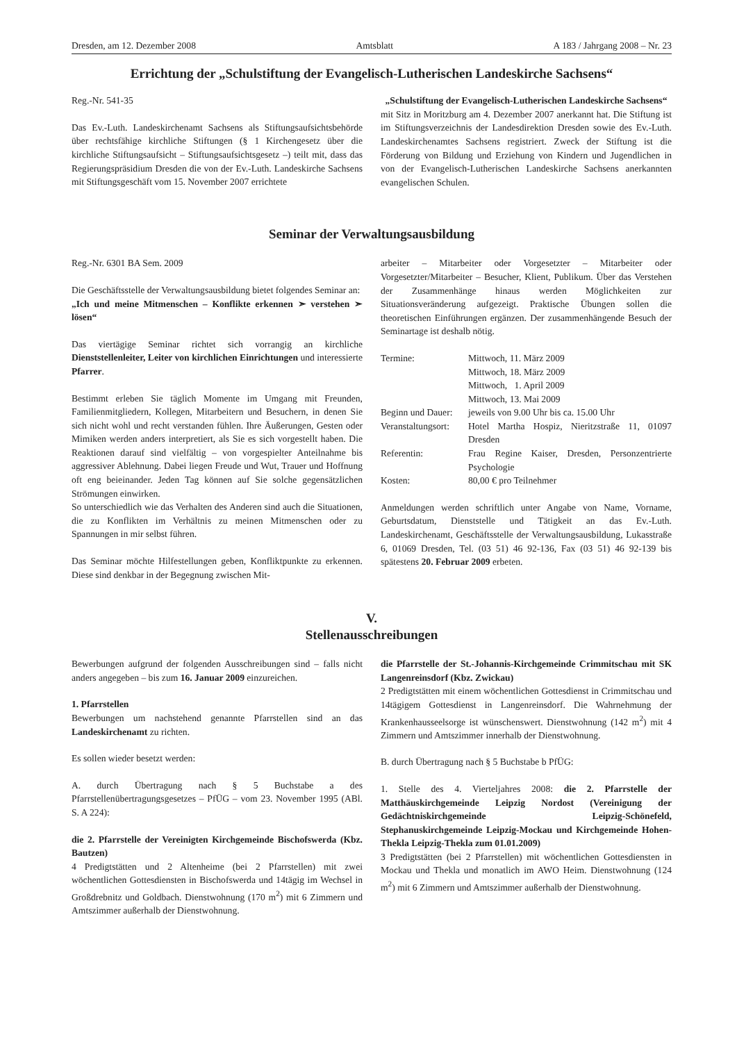Dresden, am 12. Dezember 2008 Amtsblatt A 183 / Jahrgang 2008 – Nr. 23
Errichtung der „Schulstiftung der Evangelisch-Lutherischen Landeskirche Sachsens“
Reg.-Nr. 541-35
Das Ev.-Luth. Landeskirchenamt Sachsens als Stiftungsaufsichtsbehörde über rechtsfähige kirchliche Stiftungen (§ 1 Kirchengesetz über die kirchliche Stiftungsaufsicht – Stiftungsaufsichtsgesetz –) teilt mit, dass das Regierungspräsidium Dresden die von der Ev.-Luth. Landeskirche Sachsens mit Stiftungsgeschäft vom 15. November 2007 errichtete
„Schulstiftung der Evangelisch-Lutherischen Landeskirche Sachsens“
mit Sitz in Moritzburg am 4. Dezember 2007 anerkannt hat. Die Stiftung ist im Stiftungsverzeichnis der Landesdirektion Dresden sowie des Ev.-Luth. Landeskirchenamtes Sachsens registriert. Zweck der Stiftung ist die Förderung von Bildung und Erziehung von Kindern und Jugendlichen in von der Evangelisch-Lutherischen Landeskirche Sachsens anerkannten evangelischen Schulen.
Seminar der Verwaltungsausbildung
Reg.-Nr. 6301 BA Sem. 2009
Die Geschäftsstelle der Verwaltungsausbildung bietet folgendes Seminar an:
„Ich und meine Mitmenschen – Konflikte erkennen ➣ verstehen ➣ lösen“
Das viertägige Seminar richtet sich vorrangig an kirchliche Dienststellenleiter, Leiter von kirchlichen Einrichtungen und interessierte Pfarrer.
Bestimmt erleben Sie täglich Momente im Umgang mit Freunden, Familienmitgliedern, Kollegen, Mitarbeitern und Besuchern, in denen Sie sich nicht wohl und recht verstanden fühlen. Ihre Äußerungen, Gesten oder Mimiken werden anders interpretiert, als Sie es sich vorgestellt haben. Die Reaktionen darauf sind vielfältig – von vorgespielter Anteilnahme bis aggressiver Ablehnung. Dabei liegen Freude und Wut, Trauer und Hoffnung oft eng beieinander. Jeden Tag können auf Sie solche gegensätzlichen Strömungen einwirken.
So unterschiedlich wie das Verhalten des Anderen sind auch die Situationen, die zu Konflikten im Verhältnis zu meinen Mitmenschen oder zu Spannungen in mir selbst führen.
Das Seminar möchte Hilfestellungen geben, Konfliktpunkte zu erkennen. Diese sind denkbar in der Begegnung zwischen Mit-
arbeiter – Mitarbeiter oder Vorgesetzter – Mitarbeiter oder Vorgesetzter/Mitarbeiter – Besucher, Klient, Publikum. Über das Verstehen der Zusammenhänge hinaus werden Möglichkeiten zur Situationsveränderung aufgezeigt. Praktische Übungen sollen die theoretischen Einführungen ergänzen. Der zusammenhängende Besuch der Seminartage ist deshalb nötig.
| Termine: | Mittwoch, 11. März 2009 Mittwoch, 18. März 2009 Mittwoch, 1. April 2009 Mittwoch, 13. Mai 2009 |
| Beginn und Dauer: | jeweils von 9.00 Uhr bis ca. 15.00 Uhr |
| Veranstaltungsort: | Hotel Martha Hospiz, Nieritzstraße 11, 01097 Dresden |
| Referentin: | Frau Regine Kaiser, Dresden, Personzentrierte Psychologie |
| Kosten: | 80,00 € pro Teilnehmer |
Anmeldungen werden schriftlich unter Angabe von Name, Vorname, Geburtsdatum, Dienststelle und Tätigkeit an das Ev.-Luth. Landeskirchenamt, Geschäftsstelle der Verwaltungsausbildung, Lukasstraße 6, 01069 Dresden, Tel. (03 51) 46 92-136, Fax (03 51) 46 92-139 bis spätestens 20. Februar 2009 erbeten.
V.
Stellenausschreibungen
Bewerbungen aufgrund der folgenden Ausschreibungen sind – falls nicht anders angegeben – bis zum 16. Januar 2009 einzureichen.
1. Pfarrstellen
Bewerbungen um nachstehend genannte Pfarrstellen sind an das Landeskirchenamt zu richten.
Es sollen wieder besetzt werden:
A. durch Übertragung nach § 5 Buchstabe a des Pfarrstellenübertragungsgesetzes – PfÜG – vom 23. November 1995 (ABl. S. A 224):
die 2. Pfarrstelle der Vereinigten Kirchgemeinde Bischofswerda (Kbz. Bautzen)
4 Predigtstätten und 2 Altenheime (bei 2 Pfarrstellen) mit zwei wöchentlichen Gottesdiensten in Bischofswerda und 14tägig im Wechsel in Großdrebnitz und Goldbach. Dienstwohnung (170 m<sup>2</sup>) mit 6 Zimmern und Amtszimmer außerhalb der Dienstwohnung.
die Pfarrstelle der St.-Johannis-Kirchgemeinde Crimmitschau mit SK Langenreinsdorf (Kbz. Zwickau)
2 Predigtstätten mit einem wöchentlichen Gottesdienst in Crimmitschau und 14tägigem Gottesdienst in Langenreinsdorf. Die Wahrnehmung der Krankenhausseelsorge ist wünschenswert. Dienstwohnung (142 m<sup>2</sup>) mit 4 Zimmern und Amtszimmer innerhalb der Dienstwohnung.
B. durch Übertragung nach § 5 Buchstabe b PfÜG:
1. Stelle des 4. Vierteljahres 2008: die 2. Pfarrstelle der Matthäuskirchgemeinde Leipzig Nordost (Vereinigung der Gedächtniskirchgemeinde Leipzig-Schönefeld, Stephanuskirchgemeinde Leipzig-Mockau und Kirchgemeinde Hohen-Thekla Leipzig-Thekla zum 01.01.2009)
3 Predigtstätten (bei 2 Pfarrstellen) mit wöchentlichen Gottesdiensten in Mockau und Thekla und monatlich im AWO Heim. Dienstwohnung (124 m<sup>2</sup>) mit 6 Zimmern und Amtszimmer außerhalb der Dienstwohnung.